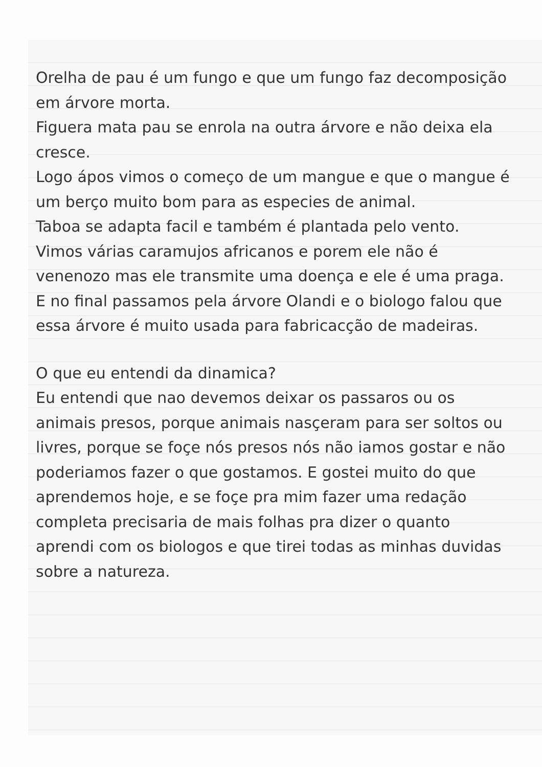Orelha de pau é um fungo e que um fungo faz decomposição em árvore morta.
Figuera mata pau se enrola na outra árvore e não deixa ela cresce.
Logo ápos vimos o começo de um mangue e que o mangue é um berço muito bom para as especies de animal.
Taboa se adapta facil e também é plantada pelo vento.
Vimos várias caramujos africanos e porem ele não é venenozo mas ele transmite uma doença e ele é uma praga.
E no final passamos pela árvore Olandi e o biologo falou que essa árvore é muito usada para fabricacção de madeiras.
O que eu entendi da dinamica?
Eu entendi que nao devemos deixar os passaros ou os animais presos, porque animais nasçeram para ser soltos ou livres, porque se foçe nós presos nós não iamos gostar e não poderiamos fazer o que gostamos. E gostei muito do que aprendemos hoje, e se foçe pra mim fazer uma redação completa precisaria de mais folhas pra dizer o quanto aprendi com os biologos e que tirei todas as minhas duvidas sobre a natureza.